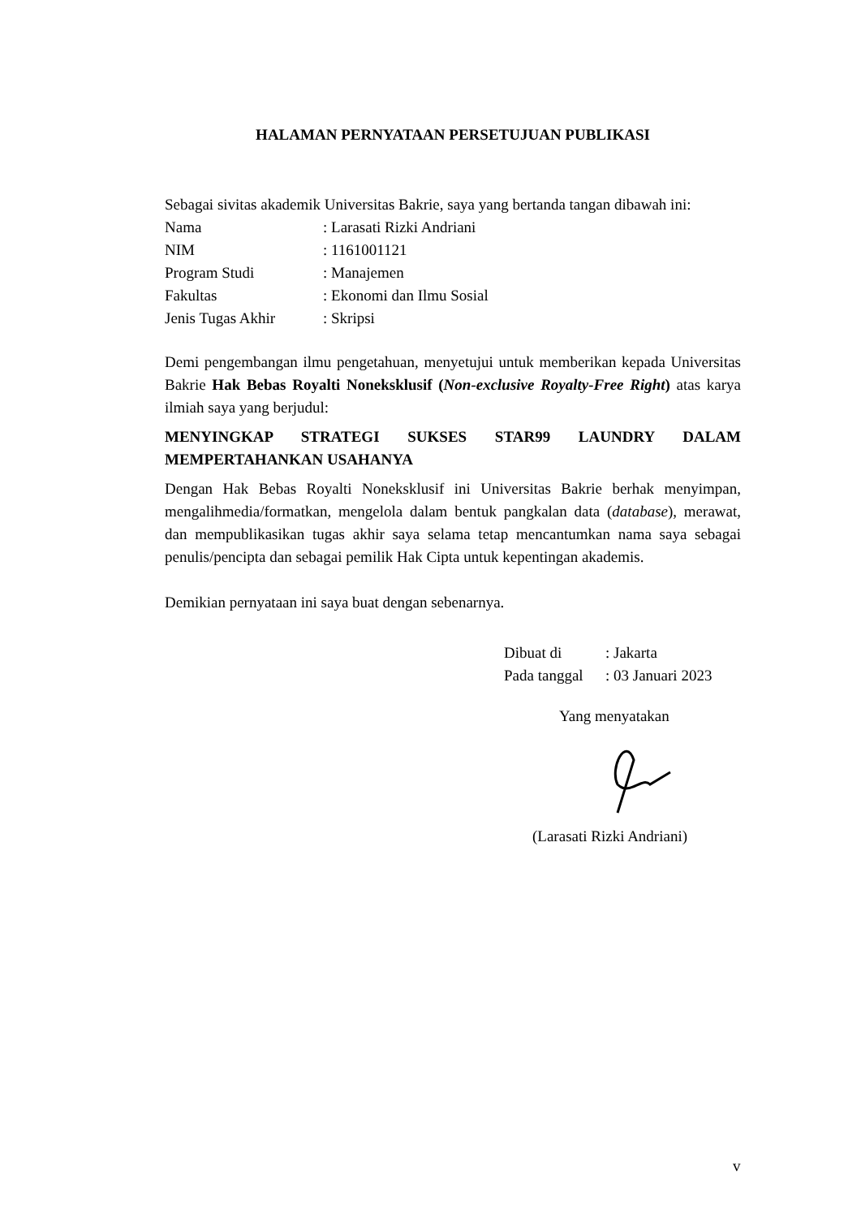HALAMAN PERNYATAAN PERSETUJUAN PUBLIKASI
Sebagai sivitas akademik Universitas Bakrie, saya yang bertanda tangan dibawah ini:
| Nama | : Larasati Rizki Andriani |
| NIM | : 1161001121 |
| Program Studi | : Manajemen |
| Fakultas | : Ekonomi dan Ilmu Sosial |
| Jenis Tugas Akhir | : Skripsi |
Demi pengembangan ilmu pengetahuan, menyetujui untuk memberikan kepada Universitas Bakrie Hak Bebas Royalti Noneksklusif (Non-exclusive Royalty-Free Right) atas karya ilmiah saya yang berjudul:
MENYINGKAP STRATEGI SUKSES STAR99 LAUNDRY DALAM MEMPERTAHANKAN USAHANYA
Dengan Hak Bebas Royalti Noneksklusif ini Universitas Bakrie berhak menyimpan, mengalihmedia/formatkan, mengelola dalam bentuk pangkalan data (database), merawat, dan mempublikasikan tugas akhir saya selama tetap mencantumkan nama saya sebagai penulis/pencipta dan sebagai pemilik Hak Cipta untuk kepentingan akademis.
Demikian pernyataan ini saya buat dengan sebenarnya.
| Dibuat di | : Jakarta |
| Pada tanggal | : 03 Januari 2023 |
Yang menyatakan
(Larasati Rizki Andriani)
v